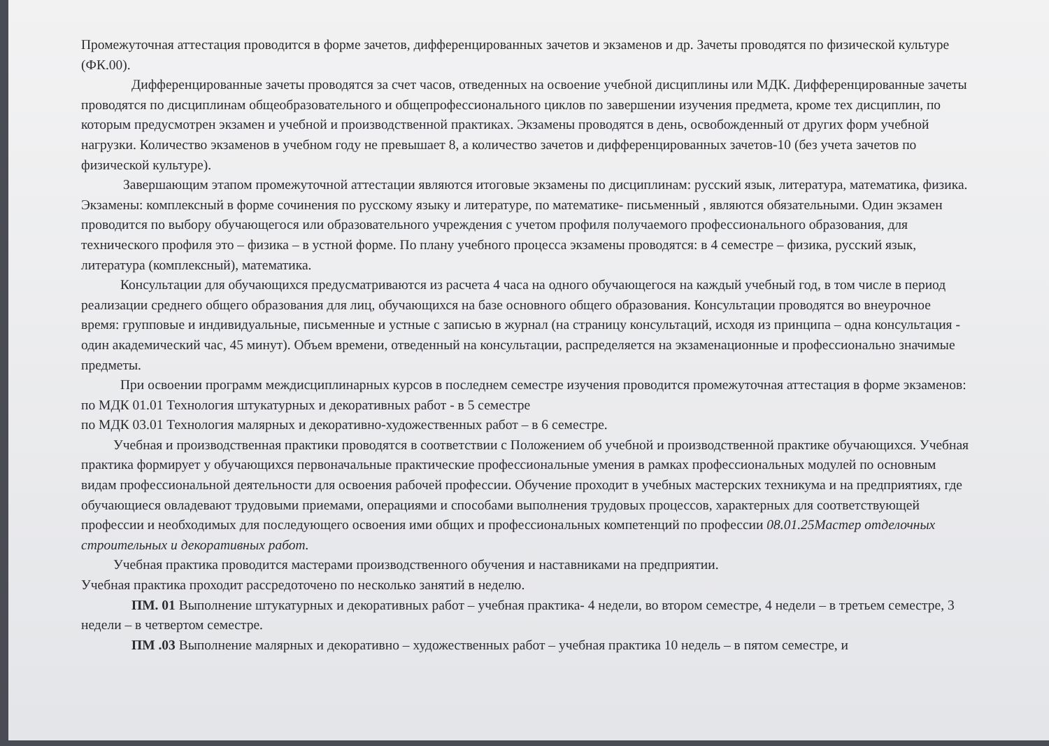Промежуточная аттестация проводится в форме зачетов, дифференцированных зачетов и экзаменов и др. Зачеты проводятся по физической культуре (ФК.00).
Дифференцированные зачеты проводятся за счет часов, отведенных на освоение учебной дисциплины или МДК. Дифференцированные зачеты проводятся по дисциплинам общеобразовательного и общепрофессионального циклов по завершении изучения предмета, кроме тех дисциплин, по которым предусмотрен экзамен и учебной и производственной практиках. Экзамены проводятся в день, освобожденный от других форм учебной нагрузки. Количество экзаменов в учебном году не превышает 8, а количество зачетов и дифференцированных зачетов-10 (без учета зачетов по физической культуре).
Завершающим этапом промежуточной аттестации являются итоговые экзамены по дисциплинам: русский язык, литература, математика, физика. Экзамены: комплексный в форме сочинения по русскому языку и литературе, по математике- письменный , являются обязательными. Один экзамен проводится по выбору обучающегося или образовательного учреждения с учетом профиля получаемого профессионального образования, для технического профиля это – физика – в устной форме. По плану учебного процесса экзамены проводятся: в 4 семестре – физика, русский язык, литература (комплексный), математика.
Консультации для обучающихся предусматриваются из расчета 4 часа на одного обучающегося на каждый учебный год, в том числе в период реализации среднего общего образования для лиц, обучающихся на базе основного общего образования. Консультации проводятся во внеурочное время: групповые и индивидуальные, письменные и устные с записью в журнал (на страницу консультаций, исходя из принципа – одна консультация - один академический час, 45 минут). Объем времени, отведенный на консультации, распределяется на экзаменационные и профессионально значимые предметы.
При освоении программ междисциплинарных курсов в последнем семестре изучения проводится промежуточная аттестация в форме экзаменов:
по МДК 01.01 Технология штукатурных и декоративных работ - в 5 семестре
по МДК 03.01 Технология малярных и декоративно-художественных работ – в 6 семестре.
Учебная и производственная практики проводятся в соответствии с Положением об учебной и производственной практике обучающихся. Учебная практика формирует у обучающихся первоначальные практические профессиональные умения в рамках профессиональных модулей по основным видам профессиональной деятельности для освоения рабочей профессии. Обучение проходит в учебных мастерских техникума и на предприятиях, где обучающиеся овладевают трудовыми приемами, операциями и способами выполнения трудовых процессов, характерных для соответствующей профессии и необходимых для последующего освоения ими общих и профессиональных компетенций по профессии 08.01.25Мастер отделочных строительных и декоративных работ.
Учебная практика проводится мастерами производственного обучения и наставниками на предприятии.
Учебная практика проходит рассредоточено по несколько занятий в неделю.
ПМ. 01 Выполнение штукатурных и декоративных работ – учебная практика- 4 недели, во втором семестре, 4 недели – в третьем семестре, 3 недели – в четвертом семестре.
ПМ .03 Выполнение малярных и декоративно – художественных работ – учебная практика 10 недель – в пятом семестре, и